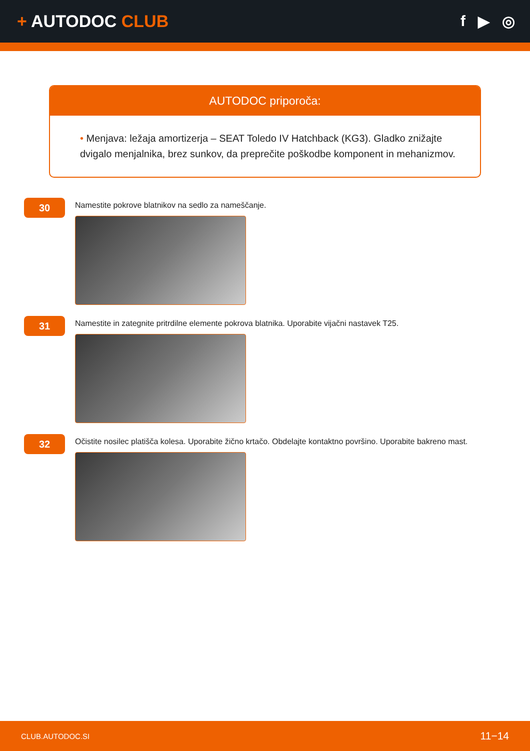+ AUTODOC CLUB f ▶ ◎
AUTODOC priporoča:
• Menjava: ležaja amortizerja – SEAT Toledo IV Hatchback (KG3). Gladko znižajte dvigalo menjalnika, brez sunkov, da preprečite poškodbe komponent in mehanizmov.
30
Namestite pokrove blatnikov na sedlo za nameščanje.
31
Namestite in zategnite pritrdilne elemente pokrova blatnika. Uporabite vijačni nastavek T25.
32
Očistite nosilec platišča kolesa. Uporabite žično krtačo. Obdelajte kontaktno površino. Uporabite bakreno mast.
CLUB.AUTODOC.SI 11−14